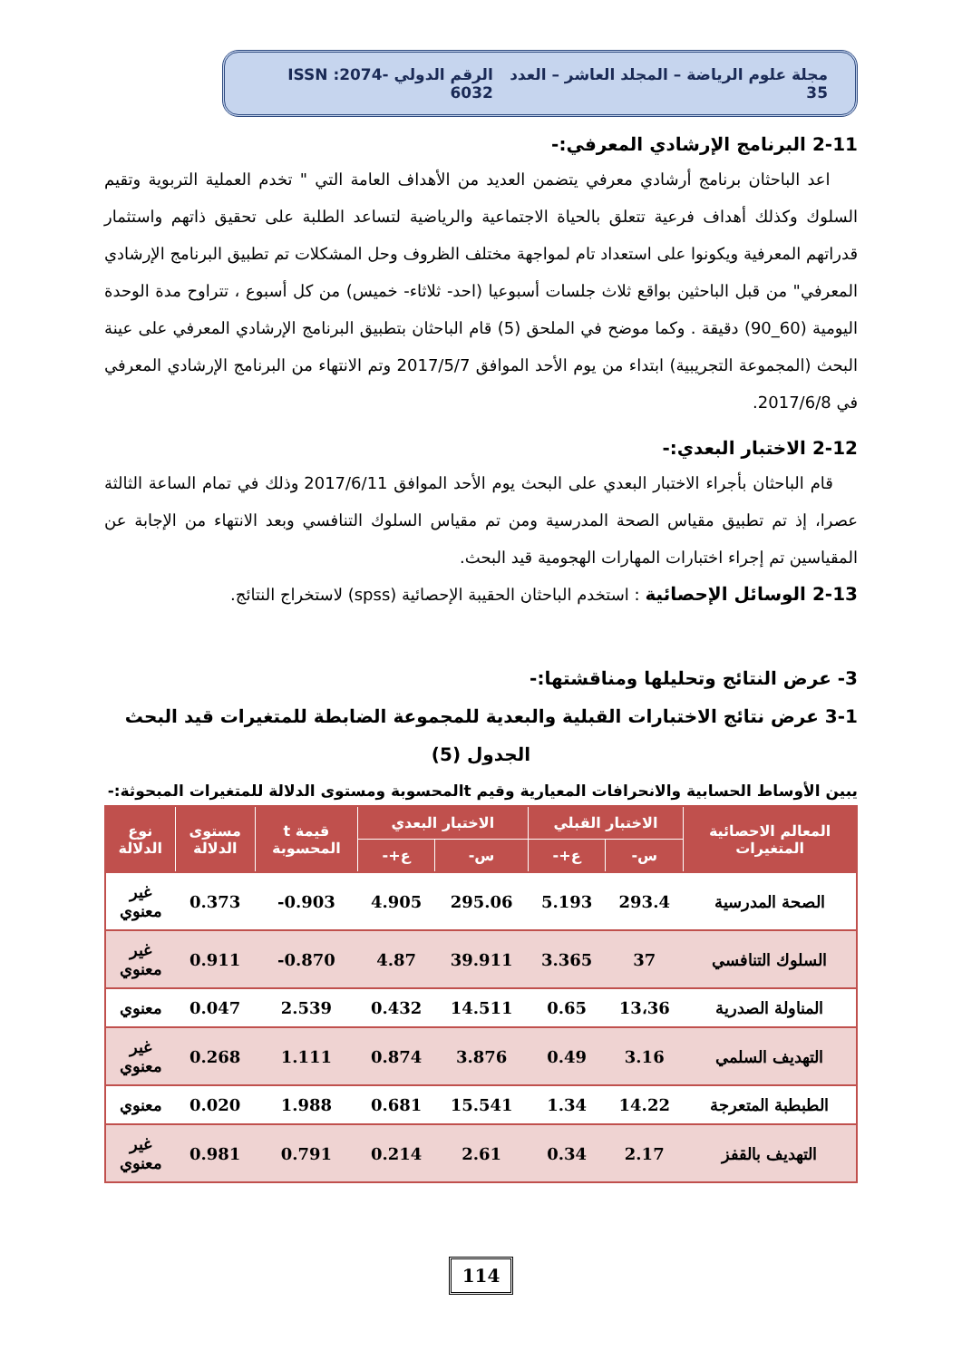مجلة علوم الرياضة – المجلد العاشر – العدد 35 الرقم الدولي ISSN :2074-6032
2-11 البرنامج الإرشادي المعرفي:-
اعد الباحثان برنامج أرشادي معرفي يتضمن العديد من الأهداف العامة التي " تخدم العملية التربوية وتقيم السلوك وكذلك أهداف فرعية تتعلق بالحياة الاجتماعية والرياضية لتساعد الطلبة على تحقيق ذاتهم واستثمار قدراتهم المعرفية ويكونوا على استعداد تام لمواجهة مختلف الظروف وحل المشكلات تم تطبيق البرنامج الإرشادي المعرفي" من قبل الباحثين بواقع ثلاث جلسات أسبوعيا (احد- ثلاثاء- خميس) من كل أسبوع ، تتراوح مدة الوحدة اليومية (60_90) دقيقة . وكما موضح في الملحق (5) قام الباحثان بتطبيق البرنامج الإرشادي المعرفي على عينة البحث (المجموعة التجريبية) ابتداء من يوم الأحد الموافق 2017/5/7 وتم الانتهاء من البرنامج الإرشادي المعرفي في 2017/6/8.
2-12 الاختبار البعدي:-
قام الباحثان بأجراء الاختبار البعدي على البحث يوم الأحد الموافق 2017/6/11 وذلك في تمام الساعة الثالثة عصرا، إذ تم تطبيق مقياس الصحة المدرسية ومن تم مقياس السلوك التنافسي وبعد الانتهاء من الإجابة عن المقياسين تم إجراء اختبارات المهارات الهجومية قيد البحث.
2-13 الوسائل الإحصائية : استخدم الباحثان الحقيبة الإحصائية (spss) لاستخراج النتائج.
3- عرض النتائج وتحليلها ومناقشتها:-
3-1 عرض نتائج الاختبارات القبلية والبعدية للمجموعة الضابطة للمتغيرات قيد البحث
الجدول (5)
يبين الأوساط الحسابية والانحرافات المعيارية وقيم tالمحسوبة ومستوى الدلالة للمتغيرات المبحوثة:-
| المعالم الاحصائية المتغيرات | الاختبار القبلي | | الاختبار البعدي | | قيمة t المحسوبة | مستوى الدلالة | نوع الدلالة |
| --- | --- | --- | --- | --- | --- | --- | --- |
| | س- | ع+- | س- | ع+- | | | |
| الصحة المدرسية | 293.4 | 5.193 | 295.06 | 4.905 | 0.903- | 0.373 | غير معنوي |
| السلوك التنافسي | 37 | 3.365 | 39.911 | 4.87 | 0.870- | 0.911 | غير معنوي |
| المناولة الصدرية | 13،36 | 0.65 | 14.511 | 0.432 | 2.539 | 0.047 | معنوي |
| التهديف السلمي | 3.16 | 0.49 | 3.876 | 0.874 | 1.111 | 0.268 | غير معنوي |
| الطبطبة المتعرجة | 14.22 | 1.34 | 15.541 | 0.681 | 1.988 | 0.020 | معنوي |
| التهديف بالقفز | 2.17 | 0.34 | 2.61 | 0.214 | 0.791 | 0.981 | غير معنوي |
114